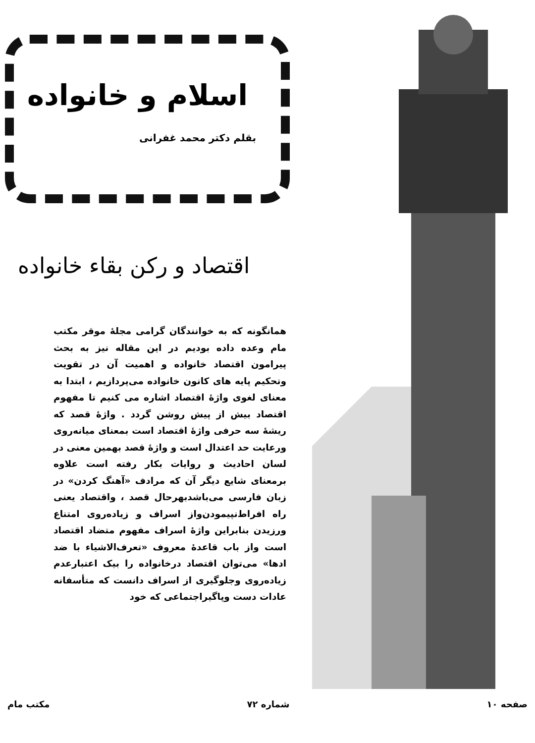اسلام و خانواده
بقلم دکتر محمد غفرانی
اقتصاد و رکن بقاء خانواده
همانگونه که به خوانندگان گرامی مجلهٔ موقر مکتب مام وعده داده بودیم در این مقاله نیز به بحث پیرامون اقتصاد خانواده و اهمیت آن در تقویت وتحکیم پایه های کانون خانواده می‌پردازیم ، ابتدا به معنای لغوی واژهٔ اقتصاد اشاره می کنیم تا مفهوم اقتصاد بیش از پیش روشن گردد . واژهٔ قصد که ریشهٔ سه حرفی واژهٔ اقتصاد است بمعنای میانه‌روی ورعایت حد اعتدال است و واژهٔ قصد بهمین معنی در لسان احادیث و روایات بکار رفته است علاوه برمعنای شایع دیگر آن که مرادف «آهنگ کردن» در زبان فارسی می‌باشدبهرحال قصد ، واقتصاد یعنی راه افراط‌نپیمودن‌واز اسراف و زیاده‌روی امتناع ورزیدن بنابراین واژهٔ اسراف مفهوم متضاد اقتصاد است واز باب قاعدهٔ معروف «تعرف‌الاشیاء با ضد ادها» می‌توان اقتصاد درخانواده را بیک اعتبارعدم زیاده‌روی وجلوگیری از اسراف دانست که متأسفانه عادات دست وپاگیراجتماعی که خود
صفحه ۱۰ شماره ۷۲ مکتب مام